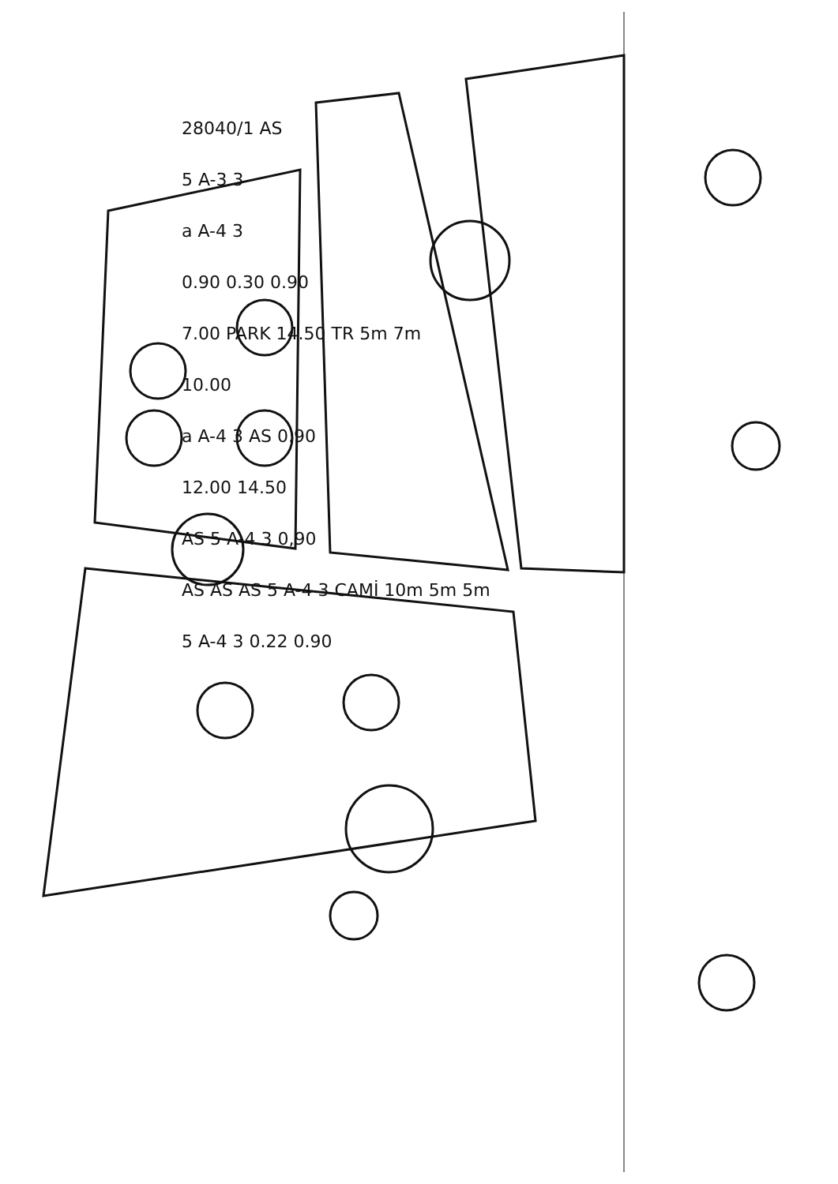28040/1 AS
5 A-3 3
a A-4 3
0.90 0.30 0.90
7.00 PARK 14.50 TR 5m 7m
10.00
a A-4 3 AS 0.90
12.00 14.50
AS 5 A-4 3 0,90
AS AS AS 5 A-4 3 CAMİ 10m 5m 5m
5 A-4 3 0.22 0.90